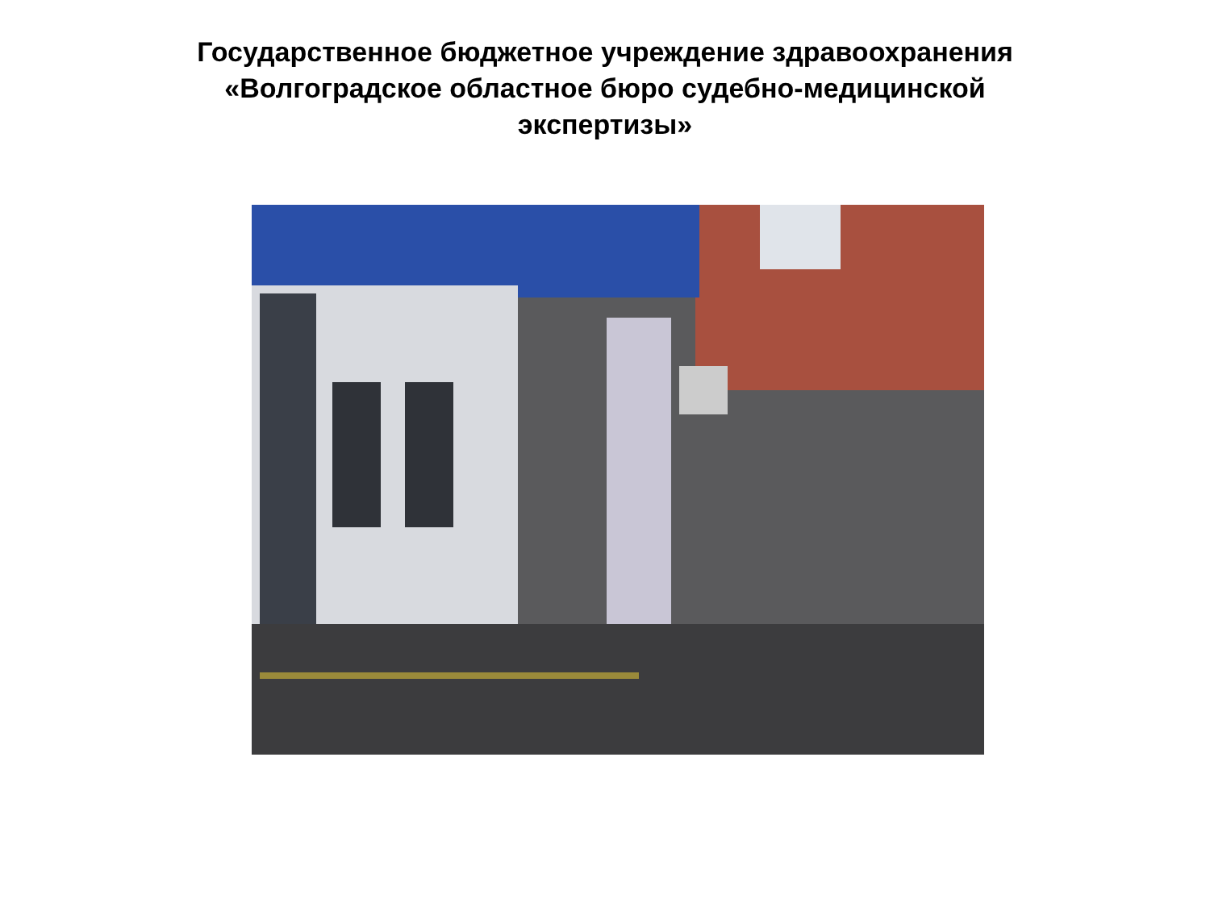Государственное бюджетное учреждение здравоохранения
«Волгоградское областное бюро судебно-медицинской
экспертизы»